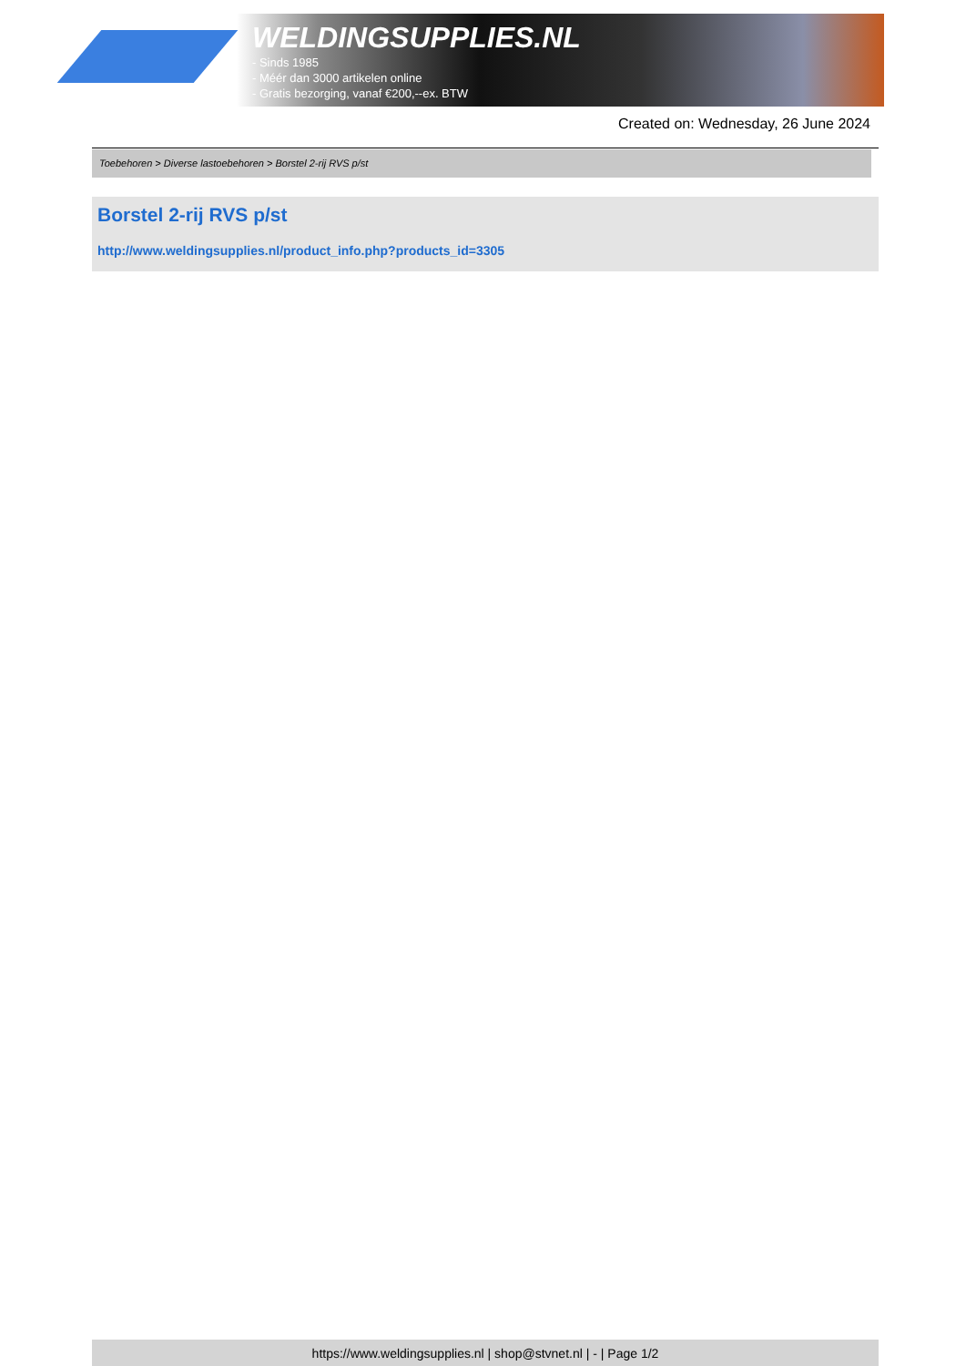WELDINGSUPPLIES.NL
- Sinds 1985
- Méér dan 3000 artikelen online
- Gratis bezorging, vanaf €200,--ex. BTW
Created on: Wednesday, 26 June 2024
Toebehoren > Diverse lastoebehoren > Borstel 2-rij RVS p/st
Borstel 2-rij RVS p/st
http://www.weldingsupplies.nl/product_info.php?products_id=3305
https://www.weldingsupplies.nl | shop@stvnet.nl | - | Page 1/2